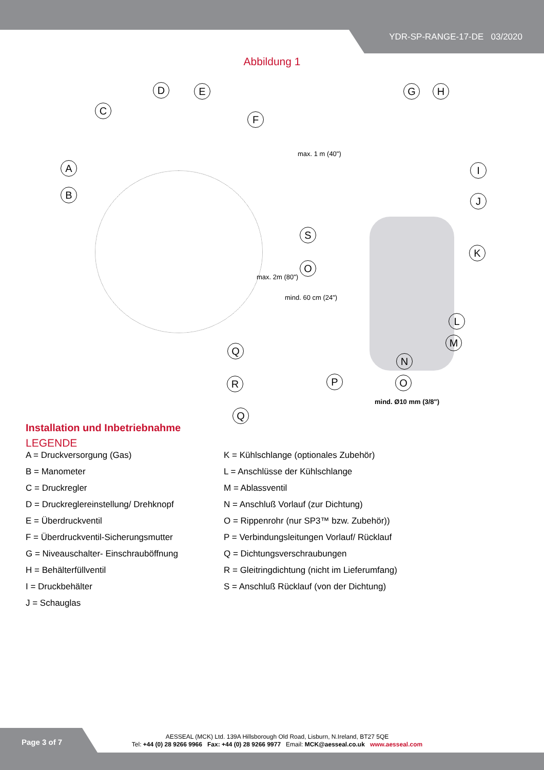YDR-SP-RANGE-17-DE 03/2020
Abbildung 1
A
B
C
D E
F
G H
I
J
K
L
M
N
O
S
O
Q
R P
Q
max. 1 m (40")
max. 2m (80")
mind. 60 cm (24")
mind. Ø10 mm (3/8")
Installation und Inbetriebnahme
LEGENDE
A = Druckversorgung (Gas)
B = Manometer
C = Druckregler
D = Druckreglereinstellung/ Drehknopf
E = Überdruckventil
F = Überdruckventil-Sicherungsmutter
G = Niveauschalter- Einschrauböffnung
H = Behälterfüllventil
I = Druckbehälter
J = Schauglas
K = Kühlschlange (optionales Zubehör)
L = Anschlüsse der Kühlschlange
M = Ablassventil
N = Anschluß Vorlauf (zur Dichtung)
O = Rippenrohr (nur SP3™ bzw. Zubehör))
P = Verbindungsleitungen Vorlauf/ Rücklauf
Q = Dichtungsverschraubungen
R = Gleitringdichtung (nicht im Lieferumfang)
S = Anschluß Rücklauf (von der Dichtung)
Page 3 of 7
AESSEAL (MCK) Ltd. 139A Hillsborough Old Road, Lisburn, N.Ireland, BT27 5QE
Tel: +44 (0) 28 9266 9966 Fax: +44 (0) 28 9266 9977 Email: MCK@aesseal.co.uk www.aesseal.com